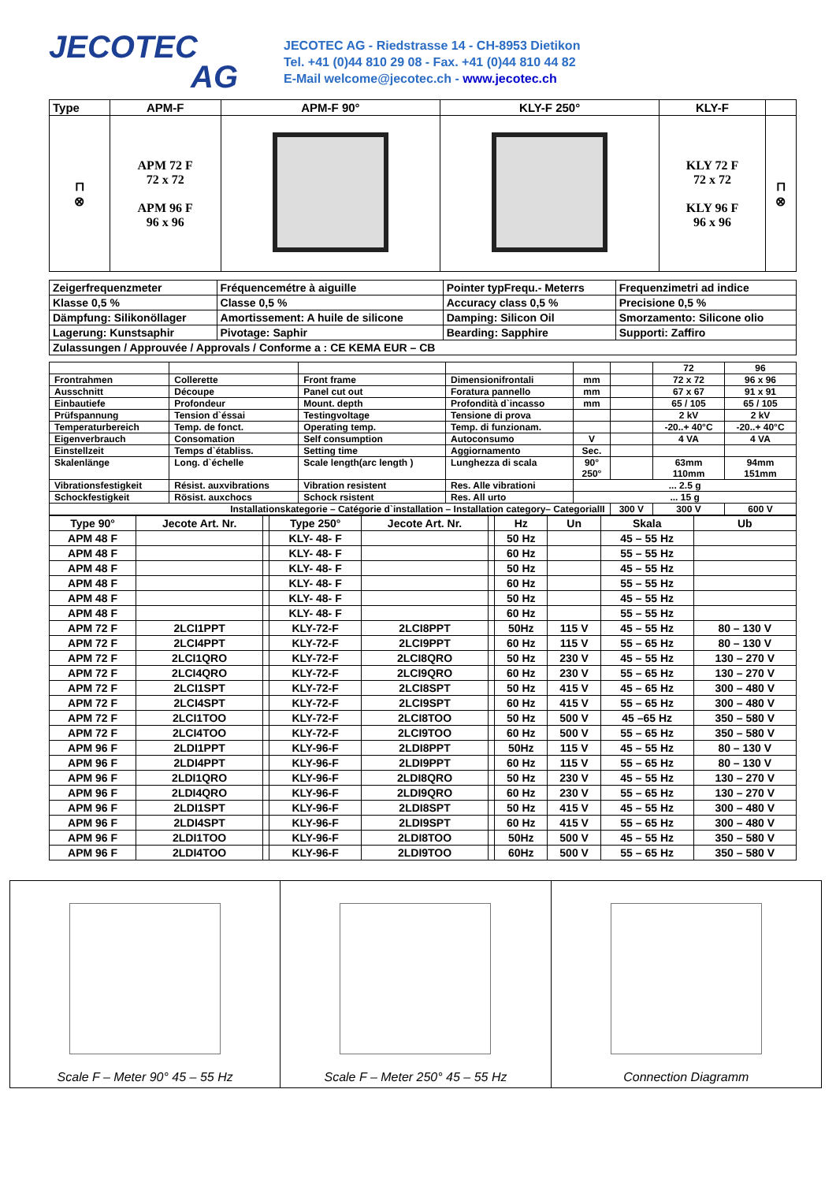JECOTEC
AG
JECOTEC AG - Riedstrasse 14 - CH-8953 Dietikon
Tel. +41 (0)44 810 29 08 - Fax. +41 (0)44 810 44 82
E-Mail welcome@jecotec.ch - www.jecotec.ch
| Type | APM-F | APM-F 90° | KLY-F 250° | KLY-F | |
| --- | --- | --- | --- | --- | --- |
| ⊓ ⊗ | APM 72 F 72 x 72 APM 96 F 96 x 96 | | | KLY 72 F 72 x 72 KLY 96 F 96 x 96 | ⊓ ⊗ |
| Zeigerfrequenzmeter | Fréquencemétre à aiguille | Pointer typFrequ.- Meterrs | Frequenzimetri ad indice |
| Klasse 0,5 % | Classe 0,5 % | Accuracy class 0,5 % | Precisione 0,5 % |
| Dämpfung: Silikonöllager | Amortissement: A huile de silicone | Damping: Silicon Oil | Smorzamento: Silicone olio |
| Lagerung: Kunstsaphir | Pivotage: Saphir | Bearding: Sapphire | Supporti: Zaffiro |
| Zulassungen / Approuvée / Approvals / Conforme a : CE KEMA EUR – CB | | | |
| | | | | | | 72 | 96 |
| Frontrahmen | Collerette | Front frame | Dimensionifrontali | mm | | 72 x 72 | 96 x 96 |
| Ausschnitt | Découpe | Panel cut out | Foratura pannello | mm | | 67 x 67 | 91 x 91 |
| Einbautiefe | Profondeur | Mount. depth | Profondità d`incasso | mm | | 65 / 105 | 65 / 105 |
| Prüfspannung | Tension d`éssai | Testingvoltage | Tensione di prova | | | 2 kV | 2 kV |
| Temperaturbereich | Temp. de fonct. | Operating temp. | Temp. di funzionam. | | | -20..+ 40°C | -20..+ 40°C |
| Eigenverbrauch | Consomation | Self consumption | Autoconsumo | V | | 4 VA | 4 VA |
| Einstellzeit | Temps d`établiss. | Setting time | Aggiornamento | Sec. | | | |
| Skalenlänge | Long. d`échelle | Scale length(arc length ) | Lunghezza di scala | 90° 250° | | 63mm 110mm | 94mm 151mm |
| Vibrationsfestigkeit | Résist. auxvibrations | Vibration resistent | Res. Alle vibrationi | ... 2.5 g | | | |
| Schockfestigkeit | Rösist. auxchocs | Schock rsistent | Res. All urto | ... 15 g | | | |
| Installationskategorie – Catégorie d`installation – Installation category– CategorialII | | | | | 300 V | 300 V | 600 V |
| Type 90° | Jecote Art. Nr. | | Type 250° | Jecote Art. Nr. | | Hz | Un | Skala | Ub |
| APM 48 F | | | KLY- 48- F | | | 50 Hz | | 45 – 55 Hz | |
| APM 48 F | | | KLY- 48- F | | | 60 Hz | | 55 – 55 Hz | |
| APM 48 F | | | KLY- 48- F | | | 50 Hz | | 45 – 55 Hz | |
| APM 48 F | | | KLY- 48- F | | | 60 Hz | | 55 – 55 Hz | |
| APM 48 F | | | KLY- 48- F | | | 50 Hz | | 45 – 55 Hz | |
| APM 48 F | | | KLY- 48- F | | | 60 Hz | | 55 – 55 Hz | |
| APM 72 F | 2LCI1PPT | | KLY-72-F | 2LCI8PPT | | 50Hz | 115 V | 45 – 55 Hz | 80 – 130 V |
| APM 72 F | 2LCI4PPT | | KLY-72-F | 2LCI9PPT | | 60 Hz | 115 V | 55 – 65 Hz | 80 – 130 V |
| APM 72 F | 2LCI1QRO | | KLY-72-F | 2LCI8QRO | | 50 Hz | 230 V | 45 – 55 Hz | 130 – 270 V |
| APM 72 F | 2LCI4QRO | | KLY-72-F | 2LCI9QRO | | 60 Hz | 230 V | 55 – 65 Hz | 130 – 270 V |
| APM 72 F | 2LCI1SPT | | KLY-72-F | 2LCI8SPT | | 50 Hz | 415 V | 45 – 65 Hz | 300 – 480 V |
| APM 72 F | 2LCI4SPT | | KLY-72-F | 2LCI9SPT | | 60 Hz | 415 V | 55 – 65 Hz | 300 – 480 V |
| APM 72 F | 2LCI1TOO | | KLY-72-F | 2LCI8TOO | | 50 Hz | 500 V | 45 –65 Hz | 350 – 580 V |
| APM 72 F | 2LCI4TOO | | KLY-72-F | 2LCI9TOO | | 60 Hz | 500 V | 55 – 65 Hz | 350 – 580 V |
| APM 96 F | 2LDI1PPT | | KLY-96-F | 2LDI8PPT | | 50Hz | 115 V | 45 – 55 Hz | 80 – 130 V |
| APM 96 F | 2LDI4PPT | | KLY-96-F | 2LDI9PPT | | 60 Hz | 115 V | 55 – 65 Hz | 80 – 130 V |
| APM 96 F | 2LDI1QRO | | KLY-96-F | 2LDI8QRO | | 50 Hz | 230 V | 45 – 55 Hz | 130 – 270 V |
| APM 96 F | 2LDI4QRO | | KLY-96-F | 2LDI9QRO | | 60 Hz | 230 V | 55 – 65 Hz | 130 – 270 V |
| APM 96 F | 2LDI1SPT | | KLY-96-F | 2LDI8SPT | | 50 Hz | 415 V | 45 – 55 Hz | 300 – 480 V |
| APM 96 F | 2LDI4SPT | | KLY-96-F | 2LDI9SPT | | 60 Hz | 415 V | 55 – 65 Hz | 300 – 480 V |
| APM 96 F | 2LDI1TOO | | KLY-96-F | 2LDI8TOO | | 50Hz | 500 V | 45 – 55 Hz | 350 – 580 V |
| APM 96 F | 2LDI4TOO | | KLY-96-F | 2LDI9TOO | | 60Hz | 500 V | 55 – 65 Hz | 350 – 580 V |
Scale F – Meter 90° 45 – 55 Hz Scale F – Meter 250° 45 – 55 Hz
Connection Diagramm